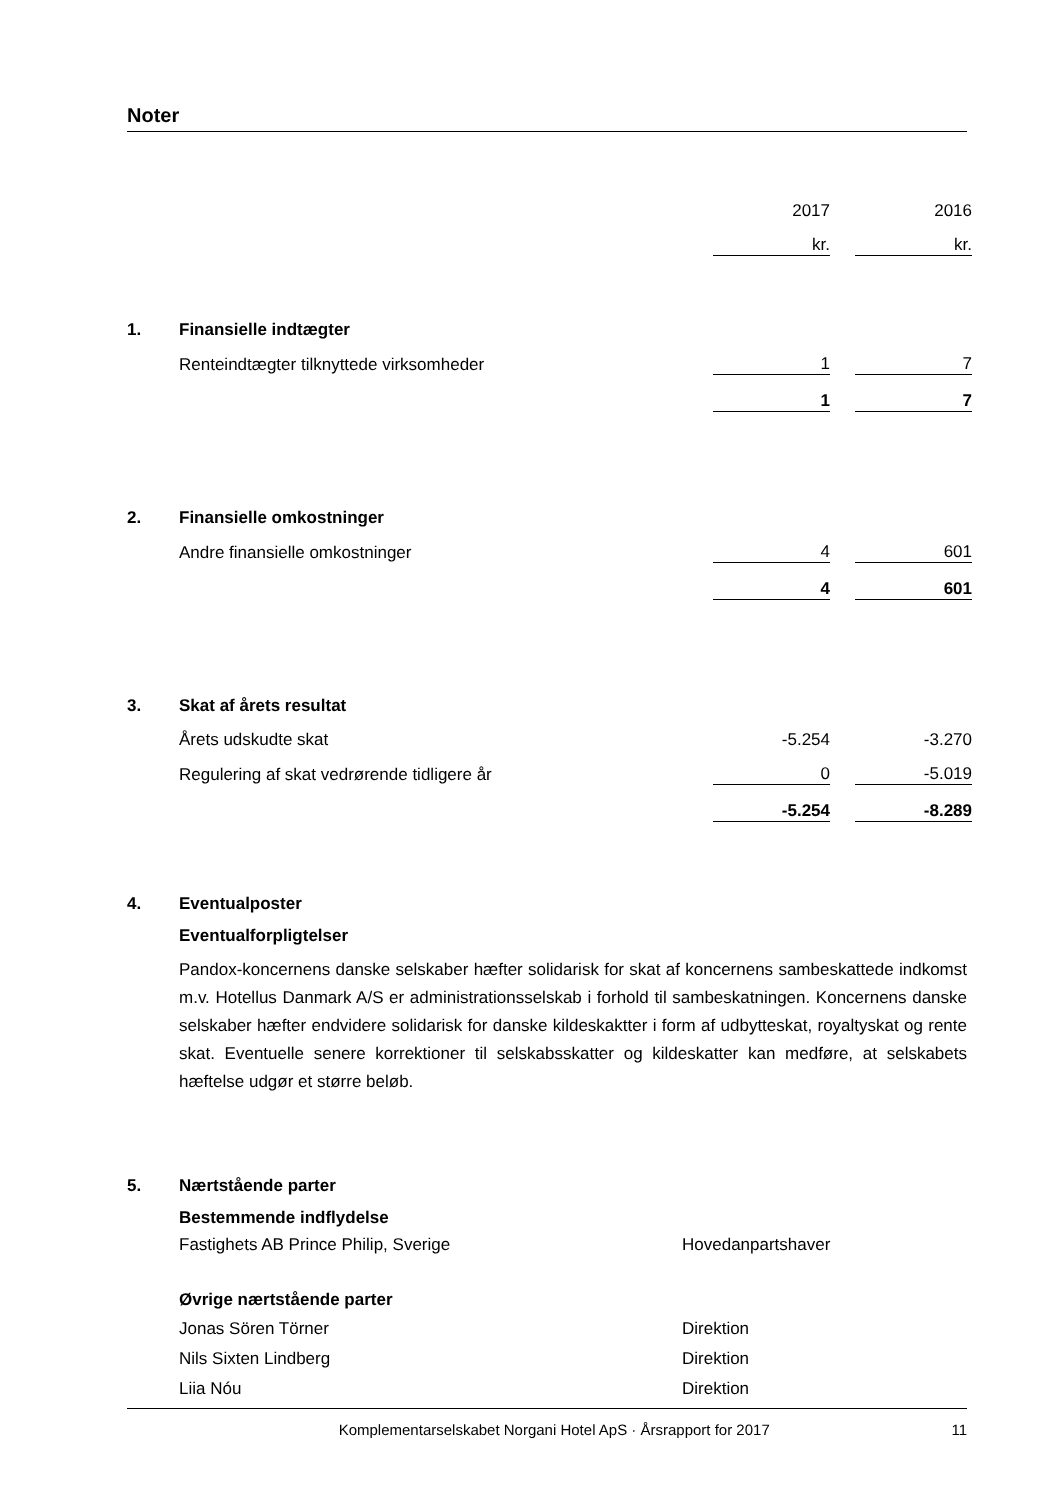Noter
| | | 2017 | | 2016 |
| | | kr. | | kr. |
| 1. | Finansielle indtægter | | | |
| | Renteindtægter tilknyttede virksomheder | 1 | | 7 |
| | | 1 | | 7 |
| 2. | Finansielle omkostninger | | | |
| | Andre finansielle omkostninger | 4 | | 601 |
| | | 4 | | 601 |
| 3. | Skat af årets resultat | | | |
| | Årets udskudte skat | -5.254 | | -3.270 |
| | Regulering af skat vedrørende tidligere år | 0 | | -5.019 |
| | | -5.254 | | -8.289 |
4. Eventualposter
Eventualforpligtelser
Pandox-koncernens danske selskaber hæfter solidarisk for skat af koncernens sambeskattede indkomst m.v. Hotellus Danmark A/S er administrationsselskab i forhold til sambeskatningen. Koncernens danske selskaber hæfter endvidere solidarisk for danske kildeskaktter i form af udbytteskat, royaltyskat og rente skat. Eventuelle senere korrektioner til selskabsskatter og kildeskatter kan medføre, at selskabets hæftelse udgør et større beløb.
5. Nærtstående parter
Bestemmende indflydelse
Fastighets AB Prince Philip, Sverige Hovedanpartshaver
Øvrige nærtstående parter
Jonas Sören Törner Direktion
Nils Sixten Lindberg Direktion
Liia Nóu Direktion
Komplementarselskabet Norgani Hotel ApS · Årsrapport for 2017 11